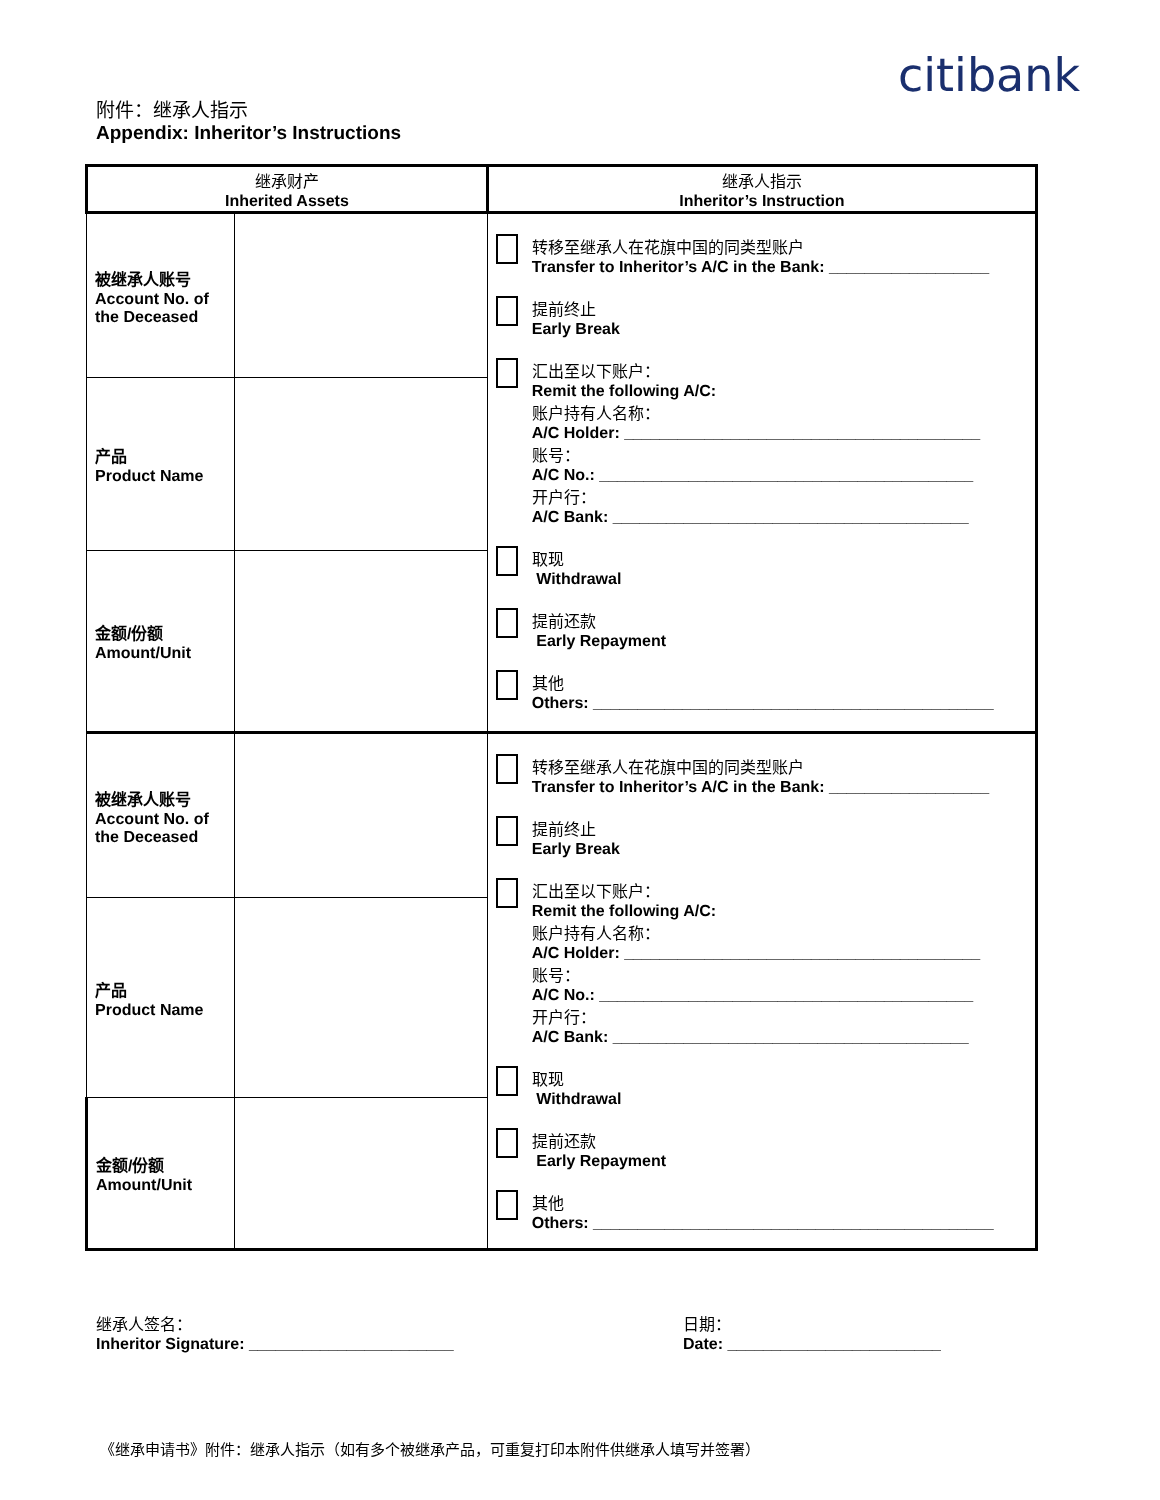citibank
附件：继承人指示
Appendix: Inheritor’s Instructions
| 继承财产 Inherited Assets | | 继承人指示 Inheritor’s Instruction |
| --- | --- | --- |
| 被继承人账号 Account No. of the Deceased | | 转移至继承人在花旗中国的同类型账户 Transfer to Inheritor’s A/C in the Bank: __________________ 提前终止 Early Break 汇出至以下账户： Remit the following A/C: 账户持有人名称： A/C Holder: ________________________________________ 账号： A/C No.: __________________________________________ 开户行： A/C Bank: ________________________________________ 取现 Withdrawal 提前还款 Early Repayment 其他 Others: _____________________________________________ |
| 产品 Product Name | | |
| 金额/份额 Amount/Unit | | |
| 被继承人账号 Account No. of the Deceased | | 转移至继承人在花旗中国的同类型账户 Transfer to Inheritor’s A/C in the Bank: __________________ 提前终止 Early Break 汇出至以下账户： Remit the following A/C: 账户持有人名称： A/C Holder: ________________________________________ 账号： A/C No.: __________________________________________ 开户行： A/C Bank: ________________________________________ 取现 Withdrawal 提前还款 Early Repayment 其他 Others: _____________________________________________ |
| 产品 Product Name | | |
| 金额/份额 Amount/Unit | | |
继承人签名：
Inheritor Signature: _______________________
日期：
Date: ________________________
《继承申请书》附件：继承人指示（如有多个被继承产品，可重复打印本附件供继承人填写并签署）